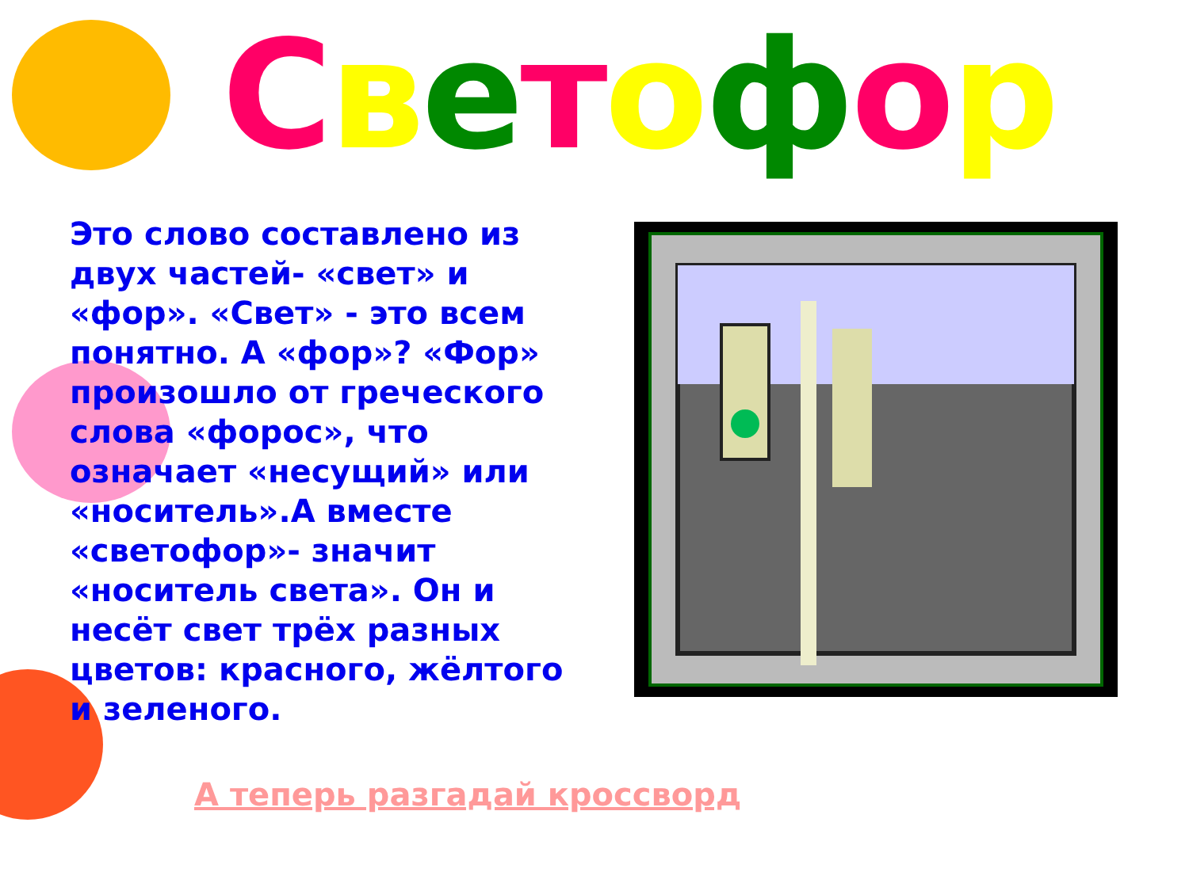Светофор
Это слово составлено из двух частей- «свет» и «фор». «Свет» - это всем понятно. А «фор»? «Фор» произошло от греческого слова «форос», что означает «несущий» или «носитель».А вместе «светофор»- значит «носитель света». Он и несёт свет трёх разных цветов: красного, жёлтого и зеленого.
А теперь разгадай кроссворд